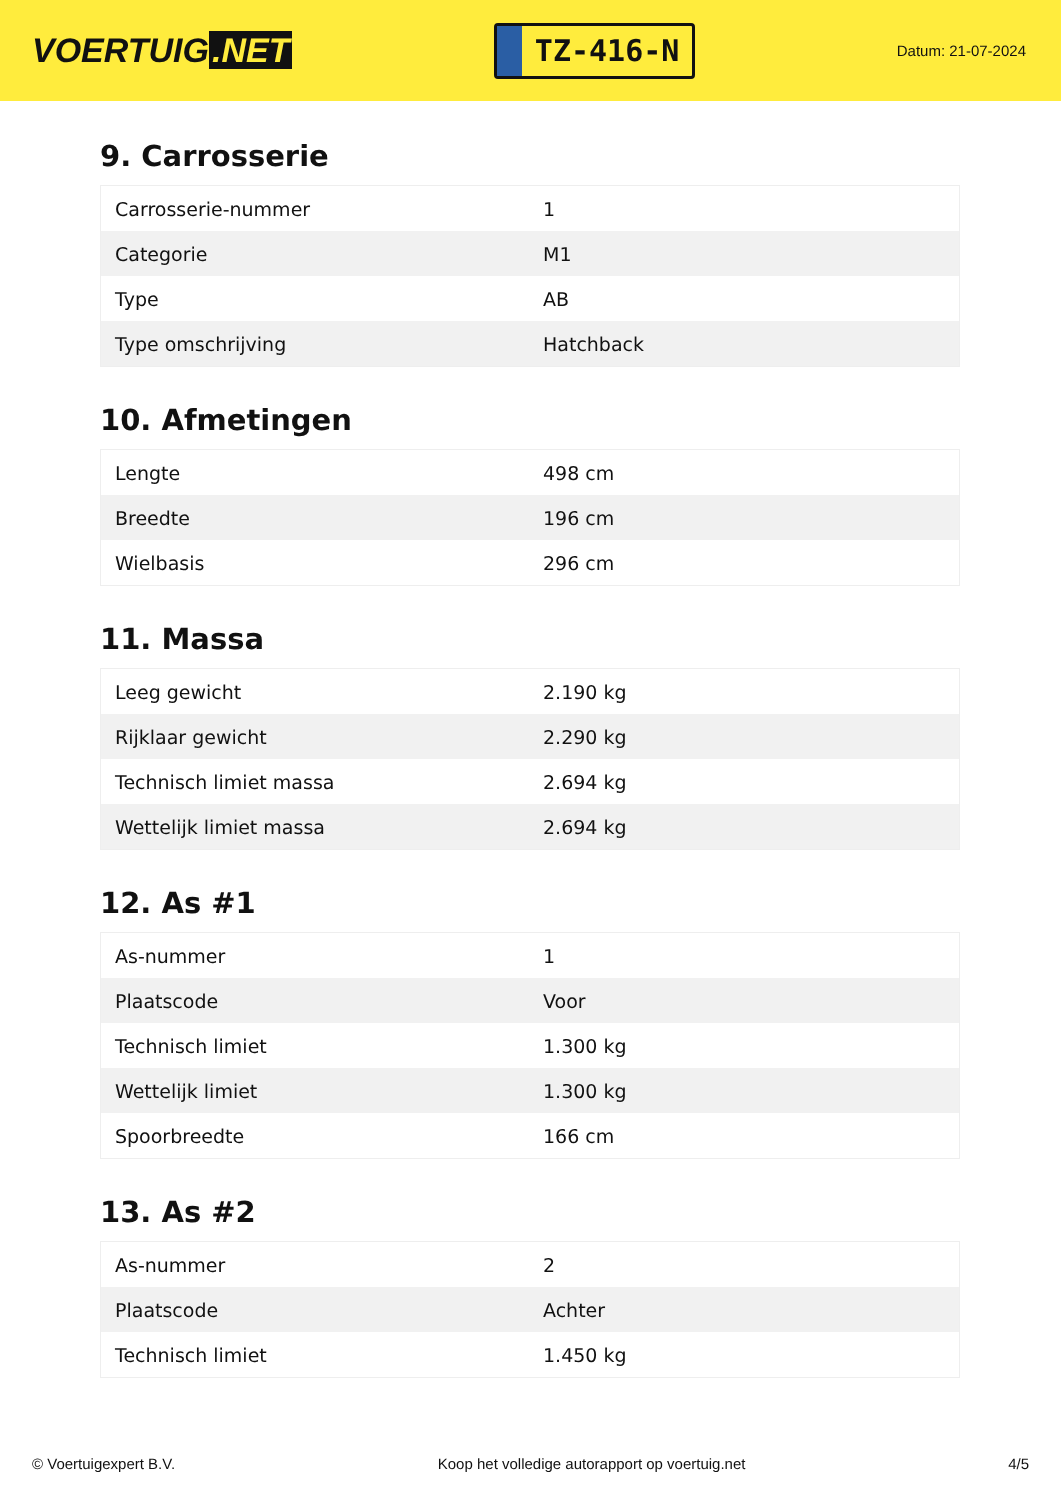VOERTUIG.NET
TZ-416-N
Datum: 21-07-2024
9. Carrosserie
| Carrosserie-nummer | 1 |
| Categorie | M1 |
| Type | AB |
| Type omschrijving | Hatchback |
10. Afmetingen
| Lengte | 498 cm |
| Breedte | 196 cm |
| Wielbasis | 296 cm |
11. Massa
| Leeg gewicht | 2.190 kg |
| Rijklaar gewicht | 2.290 kg |
| Technisch limiet massa | 2.694 kg |
| Wettelijk limiet massa | 2.694 kg |
12. As #1
| As-nummer | 1 |
| Plaatscode | Voor |
| Technisch limiet | 1.300 kg |
| Wettelijk limiet | 1.300 kg |
| Spoorbreedte | 166 cm |
13. As #2
| As-nummer | 2 |
| Plaatscode | Achter |
| Technisch limiet | 1.450 kg |
© Voertuigexpert B.V. Koop het volledige autorapport op voertuig.net 4/5